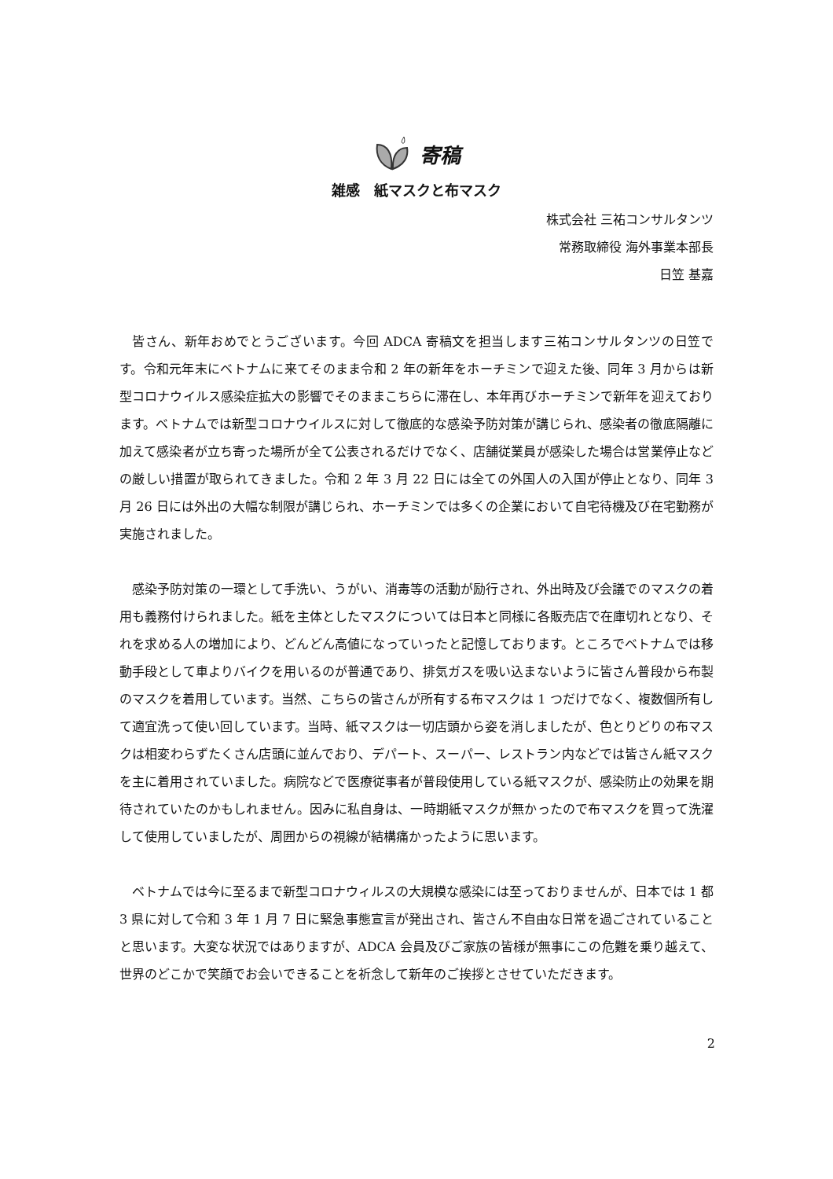寄稿
雑感　紙マスクと布マスク
株式会社 三祐コンサルタンツ
常務取締役 海外事業本部長
日笠 基嘉
皆さん、新年おめでとうございます。今回 ADCA 寄稿文を担当します三祐コンサルタンツの日笠です。令和元年末にベトナムに来てそのまま令和 2 年の新年をホーチミンで迎えた後、同年 3 月からは新型コロナウイルス感染症拡大の影響でそのままこちらに滞在し、本年再びホーチミンで新年を迎えております。ベトナムでは新型コロナウイルスに対して徹底的な感染予防対策が講じられ、感染者の徹底隔離に加えて感染者が立ち寄った場所が全て公表されるだけでなく、店舗従業員が感染した場合は営業停止などの厳しい措置が取られてきました。令和 2 年 3 月 22 日には全ての外国人の入国が停止となり、同年 3 月 26 日には外出の大幅な制限が講じられ、ホーチミンでは多くの企業において自宅待機及び在宅勤務が実施されました。
感染予防対策の一環として手洗い、うがい、消毒等の活動が励行され、外出時及び会議でのマスクの着用も義務付けられました。紙を主体としたマスクについては日本と同様に各販売店で在庫切れとなり、それを求める人の増加により、どんどん高値になっていったと記憶しております。ところでベトナムでは移動手段として車よりバイクを用いるのが普通であり、排気ガスを吸い込まないように皆さん普段から布製のマスクを着用しています。当然、こちらの皆さんが所有する布マスクは 1 つだけでなく、複数個所有して適宜洗って使い回しています。当時、紙マスクは一切店頭から姿を消しましたが、色とりどりの布マスクは相変わらずたくさん店頭に並んでおり、デパート、スーパー、レストラン内などでは皆さん紙マスクを主に着用されていました。病院などで医療従事者が普段使用している紙マスクが、感染防止の効果を期待されていたのかもしれません。因みに私自身は、一時期紙マスクが無かったので布マスクを買って洗濯して使用していましたが、周囲からの視線が結構痛かったように思います。
ベトナムでは今に至るまで新型コロナウィルスの大規模な感染には至っておりませんが、日本では 1 都 3 県に対して令和 3 年 1 月 7 日に緊急事態宣言が発出され、皆さん不自由な日常を過ごされていることと思います。大変な状況ではありますが、ADCA 会員及びご家族の皆様が無事にこの危難を乗り越えて、世界のどこかで笑顔でお会いできることを祈念して新年のご挨拶とさせていただきます。
2